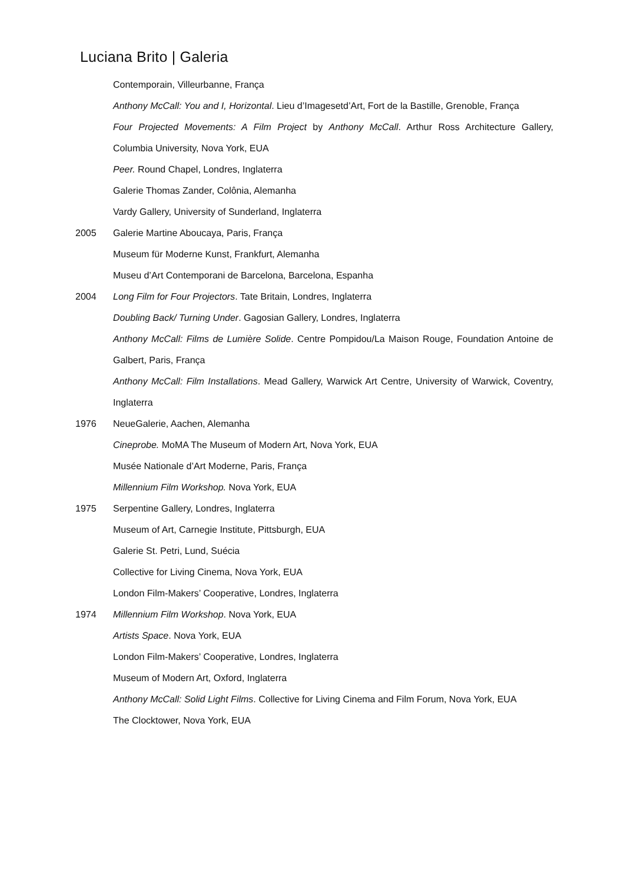Luciana Brito | Galeria
Contemporain, Villeurbanne, França
Anthony McCall: You and I, Horizontal. Lieu d’Imagesetd’Art, Fort de la Bastille, Grenoble, França
Four Projected Movements: A Film Project by Anthony McCall. Arthur Ross Architecture Gallery, Columbia University, Nova York, EUA
Peer. Round Chapel, Londres, Inglaterra
Galerie Thomas Zander, Colônia, Alemanha
Vardy Gallery, University of Sunderland, Inglaterra
2005 Galerie Martine Aboucaya, Paris, França
Museum für Moderne Kunst, Frankfurt, Alemanha
Museu d’Art Contemporani de Barcelona, Barcelona, Espanha
2004 Long Film for Four Projectors. Tate Britain, Londres, Inglaterra
Doubling Back/ Turning Under. Gagosian Gallery, Londres, Inglaterra
Anthony McCall: Films de Lumière Solide. Centre Pompidou/La Maison Rouge, Foundation Antoine de Galbert, Paris, França
Anthony McCall: Film Installations. Mead Gallery, Warwick Art Centre, University of Warwick, Coventry, Inglaterra
1976 NeueGalerie, Aachen, Alemanha
Cineprobe. MoMA The Museum of Modern Art, Nova York, EUA
Musée Nationale d’Art Moderne, Paris, França
Millennium Film Workshop. Nova York, EUA
1975 Serpentine Gallery, Londres, Inglaterra
Museum of Art, Carnegie Institute, Pittsburgh, EUA
Galerie St. Petri, Lund, Suécia
Collective for Living Cinema, Nova York, EUA
London Film-Makers’ Cooperative, Londres, Inglaterra
1974 Millennium Film Workshop. Nova York, EUA
Artists Space. Nova York, EUA
London Film-Makers’ Cooperative, Londres, Inglaterra
Museum of Modern Art, Oxford, Inglaterra
Anthony McCall: Solid Light Films. Collective for Living Cinema and Film Forum, Nova York, EUA
The Clocktower, Nova York, EUA